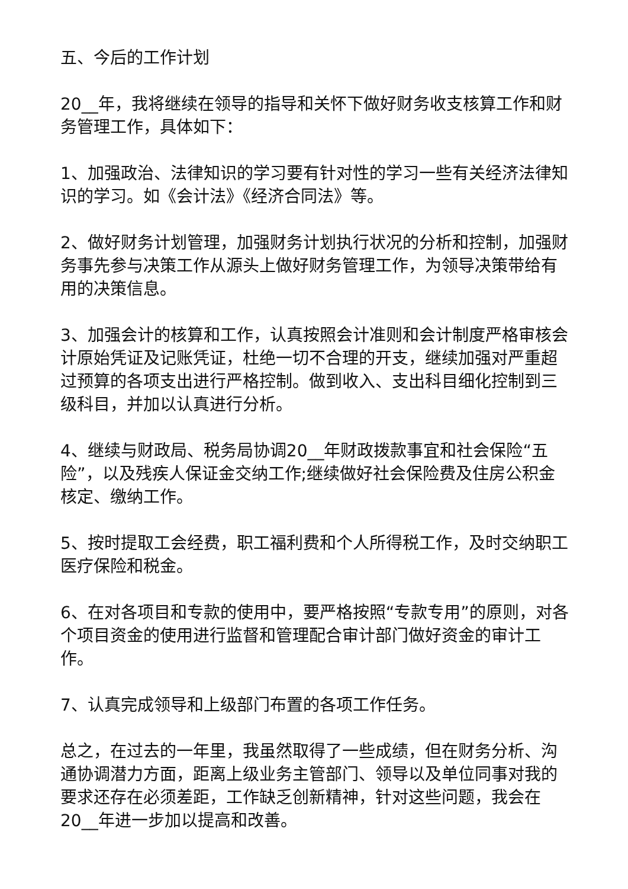五、今后的工作计划
20__年，我将继续在领导的指导和关怀下做好财务收支核算工作和财务管理工作，具体如下：
1、加强政治、法律知识的学习要有针对性的学习一些有关经济法律知识的学习。如《会计法》《经济合同法》等。
2、做好财务计划管理，加强财务计划执行状况的分析和控制，加强财务事先参与决策工作从源头上做好财务管理工作，为领导决策带给有用的决策信息。
3、加强会计的核算和工作，认真按照会计准则和会计制度严格审核会计原始凭证及记账凭证，杜绝一切不合理的开支，继续加强对严重超过预算的各项支出进行严格控制。做到收入、支出科目细化控制到三级科目，并加以认真进行分析。
4、继续与财政局、税务局协调20__年财政拨款事宜和社会保险“五险”，以及残疾人保证金交纳工作;继续做好社会保险费及住房公积金核定、缴纳工作。
5、按时提取工会经费，职工福利费和个人所得税工作，及时交纳职工医疗保险和税金。
6、在对各项目和专款的使用中，要严格按照“专款专用”的原则，对各个项目资金的使用进行监督和管理配合审计部门做好资金的审计工作。
7、认真完成领导和上级部门布置的各项工作任务。
总之，在过去的一年里，我虽然取得了一些成绩，但在财务分析、沟通协调潜力方面，距离上级业务主管部门、领导以及单位同事对我的要求还存在必须差距，工作缺乏创新精神，针对这些问题，我会在20__年进一步加以提高和改善。